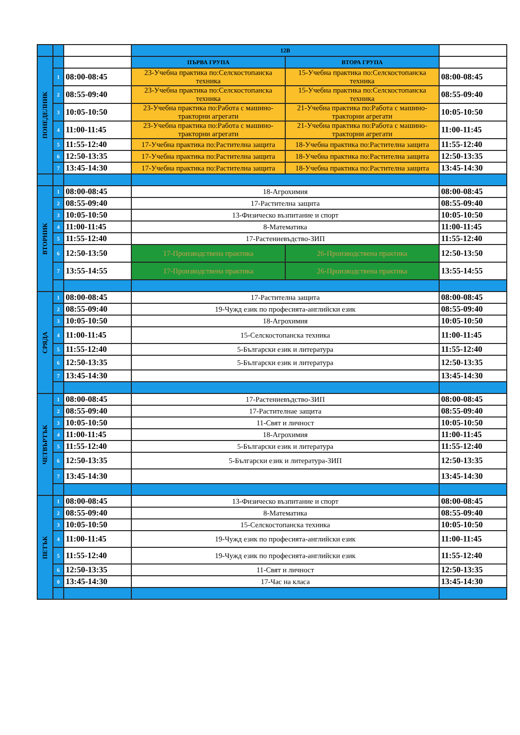| | | | 12В | | |
| ПОНЕДЕЛНИК | | | ПЪРВА ГРУПА | ВТОРА ГРУПА | |
| | 1 | 08:00-08:45 | 23-Учебна практика по:Селскостопанска техника | 15-Учебна практика по:Селскостопанска техника | 08:00-08:45 |
| | 2 | 08:55-09:40 | 23-Учебна практика по:Селскостопанска техника | 15-Учебна практика по:Селскостопанска техника | 08:55-09:40 |
| | 3 | 10:05-10:50 | 23-Учебна практика по:Работа с машино-тракторни агрегати | 21-Учебна практика по:Работа с машино-тракторни агрегати | 10:05-10:50 |
| | 4 | 11:00-11:45 | 23-Учебна практика по:Работа с машино-тракторни агрегати | 21-Учебна практика по:Работа с машино-тракторни агрегати | 11:00-11:45 |
| | 5 | 11:55-12:40 | 17-Учебна практика по:Растителна защита | 18-Учебна практика по:Растителна защита | 11:55-12:40 |
| | 6 | 12:50-13:35 | 17-Учебна практика по:Растителна защита | 18-Учебна практика по:Растителна защита | 12:50-13:35 |
| | 7 | 13:45-14:30 | 17-Учебна практика по:Растителна защита | 18-Учебна практика по:Растителна защита | 13:45-14:30 |
| ВТОРНИК | 1 | 08:00-08:45 | 18-Агрохимия | | 08:00-08:45 |
| | 2 | 08:55-09:40 | 17-Растителна защита | | 08:55-09:40 |
| | 3 | 10:05-10:50 | 13-Физическо възпитание и спорт | | 10:05-10:50 |
| | 4 | 11:00-11:45 | 8-Математика | | 11:00-11:45 |
| | 5 | 11:55-12:40 | 17-Растениевъдство-ЗИП | | 11:55-12:40 |
| | 6 | 12:50-13:50 | 17-Производствена практика | 26-Производствена практика | 12:50-13:50 |
| | 7 | 13:55-14:55 | 17-Производствена практика | 26-Производствена практика | 13:55-14:55 |
| СРЯДА | 1 | 08:00-08:45 | 17-Растителна защита | | 08:00-08:45 |
| | 2 | 08:55-09:40 | 19-Чужд език по професията-английски език | | 08:55-09:40 |
| | 3 | 10:05-10:50 | 18-Агрохимия | | 10:05-10:50 |
| | 4 | 11:00-11:45 | 15-Селскостопанска техника | | 11:00-11:45 |
| | 5 | 11:55-12:40 | 5-Български език и литература | | 11:55-12:40 |
| | 6 | 12:50-13:35 | 5-Български език и литература | | 12:50-13:35 |
| | 7 | 13:45-14:30 | | | 13:45-14:30 |
| ЧЕТВЪРТЪК | 1 | 08:00-08:45 | 17-Растениевъдство-ЗИП | | 08:00-08:45 |
| | 2 | 08:55-09:40 | 17-Растителнае защита | | 08:55-09:40 |
| | 3 | 10:05-10:50 | 11-Свят и личност | | 10:05-10:50 |
| | 4 | 11:00-11:45 | 18-Агрохимия | | 11:00-11:45 |
| | 5 | 11:55-12:40 | 5-Български език и литература | | 11:55-12:40 |
| | 6 | 12:50-13:35 | 5-Български език и литература-ЗИП | | 12:50-13:35 |
| | 7 | 13:45-14:30 | | | 13:45-14:30 |
| ПЕТЪК | 1 | 08:00-08:45 | 13-Физическо възпитание и спорт | | 08:00-08:45 |
| | 2 | 08:55-09:40 | 8-Математика | | 08:55-09:40 |
| | 3 | 10:05-10:50 | 15-Селскостопанска техника | | 10:05-10:50 |
| | 4 | 11:00-11:45 | 19-Чужд език по професията-английски език | | 11:00-11:45 |
| | 5 | 11:55-12:40 | 19-Чужд език по професията-английски език | | 11:55-12:40 |
| | 6 | 12:50-13:35 | 11-Свят и личност | | 12:50-13:35 |
| | 0 | 13:45-14:30 | 17-Час на класа | | 13:45-14:30 |